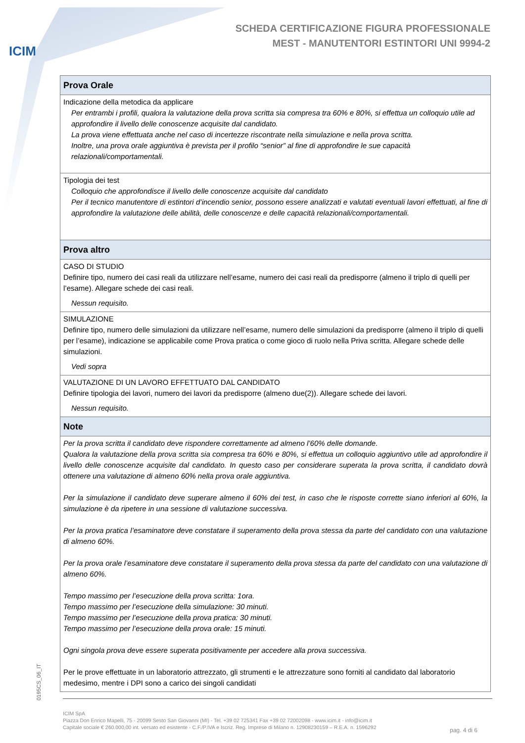ICIM
SCHEDA CERTIFICAZIONE FIGURA PROFESSIONALE
MEST - MANUTENTORI ESTINTORI UNI 9994-2
| Prova Orale |
| --- |
| Indicazione della metodica da applicare Per entrambi i profili, qualora la valutazione della prova scritta sia compresa tra 60% e 80%, si effettua un colloquio utile ad approfondire il livello delle conoscenze acquisite dal candidato. La prova viene effettuata anche nel caso di incertezze riscontrate nella simulazione e nella prova scritta. Inoltre, una prova orale aggiuntiva è prevista per il profilo “senior” al fine di approfondire le sue capacità relazionali/comportamentali. |
| Tipologia dei test Colloquio che approfondisce il livello delle conoscenze acquisite dal candidato Per il tecnico manutentore di estintori d’incendio senior, possono essere analizzati e valutati eventuali lavori effettuati, al fine di approfondire la valutazione delle abilità, delle conoscenze e delle capacità relazionali/comportamentali. |
| Prova altro |
| CASO DI STUDIO Definire tipo, numero dei casi reali da utilizzare nell’esame, numero dei casi reali da predisporre (almeno il triplo di quelli per l’esame). Allegare schede dei casi reali. Nessun requisito. |
| SIMULAZIONE Definire tipo, numero delle simulazioni da utilizzare nell’esame, numero delle simulazioni da predisporre (almeno il triplo di quelli per l’esame), indicazione se applicabile come Prova pratica o come gioco di ruolo nella Priva scritta. Allegare schede delle simulazioni. Vedi sopra |
| VALUTAZIONE DI UN LAVORO EFFETTUATO DAL CANDIDATO Definire tipologia dei lavori, numero dei lavori da predisporre (almeno due(2)). Allegare schede dei lavori. Nessun requisito. |
| Note |
| Per la prova scritta il candidato deve rispondere correttamente ad almeno l’60% delle domande. Qualora la valutazione della prova scritta sia compresa tra 60% e 80%, si effettua un colloquio aggiuntivo utile ad approfondire il livello delle conoscenze acquisite dal candidato. In questo caso per considerare superata la prova scritta, il candidato dovrà ottenere una valutazione di almeno 60% nella prova orale aggiuntiva. Per la simulazione il candidato deve superare almeno il 60% dei test, in caso che le risposte corrette siano inferiori al 60%, la simulazione è da ripetere in una sessione di valutazione successiva. Per la prova pratica l’esaminatore deve constatare il superamento della prova stessa da parte del candidato con una valutazione di almeno 60%. Per la prova orale l’esaminatore deve constatare il superamento della prova stessa da parte del candidato con una valutazione di almeno 60%. Tempo massimo per l’esecuzione della prova scritta: 1ora. Tempo massimo per l’esecuzione della simulazione: 30 minuti. Tempo massimo per l’esecuzione della prova pratica: 30 minuti. Tempo massimo per l’esecuzione della prova orale: 15 minuti. Ogni singola prova deve essere superata positivamente per accedere alla prova successiva. Per le prove effettuate in un laboratorio attrezzato, gli strumenti e le attrezzature sono forniti al candidato dal laboratorio medesimo, mentre i DPI sono a carico dei singoli candidati |
0195CS_06_IT
ICIM SpA
Piazza Don Enrico Mapelli, 75 - 20099 Sesto San Giovanni (MI) - Tel. +39 02 725341 Fax +39 02 72002098 - www.icim.it - info@icim.it
Capitale sociale € 260.000,00 int. versato ed esistente - C.F./P.IVA e Iscriz. Reg. Imprese di Milano n. 12908230159 – R.E.A. n. 1596292
pag. 4 di 6